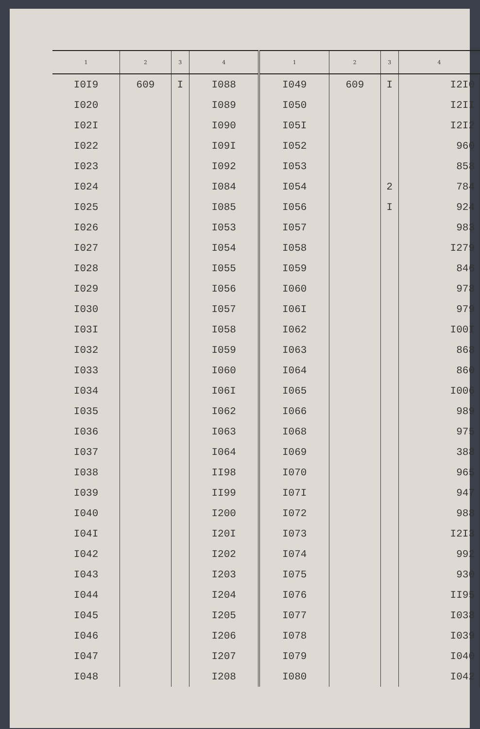| 1 | 2 | 3 | 4 | 1 | 2 | 3 | 4 |
| --- | --- | --- | --- | --- | --- | --- | --- |
| I0I9 | 609 | I | I088 | I049 | 609 | I | I2I0 |
| I020 | | | I089 | I050 | | | I2II |
| I02I | | | I090 | I05I | | | I2I2 |
| I022 | | | I09I | I052 | | | 960 |
| I023 | | | I092 | I053 | | | 858 |
| I024 | | | I084 | I054 | | 2 | 784 |
| I025 | | | I085 | I056 | | I | 924 |
| I026 | | | I053 | I057 | | | 983 |
| I027 | | | I054 | I058 | | | I279 |
| I028 | | | I055 | I059 | | | 846 |
| I029 | | | I056 | I060 | | | 978 |
| I030 | | | I057 | I06I | | | 979 |
| I03I | | | I058 | I062 | | | I00I |
| I032 | | | I059 | I063 | | | 868 |
| I033 | | | I060 | I064 | | | 860 |
| I034 | | | I06I | I065 | | | I006 |
| I035 | | | I062 | I066 | | | 989 |
| I036 | | | I063 | I068 | | | 975 |
| I037 | | | I064 | I069 | | | 388 |
| I038 | | | II98 | I070 | | | 965 |
| I039 | | | II99 | I07I | | | 947 |
| I040 | | | I200 | I072 | | | 988 |
| I04I | | | I20I | I073 | | | I2I3 |
| I042 | | | I202 | I074 | | | 992 |
| I043 | | | I203 | I075 | | | 930 |
| I044 | | | I204 | I076 | | | II95 |
| I045 | | | I205 | I077 | | | I038 |
| I046 | | | I206 | I078 | | | I039 |
| I047 | | | I207 | I079 | | | I040 |
| I048 | | | I208 | I080 | | | I042 |